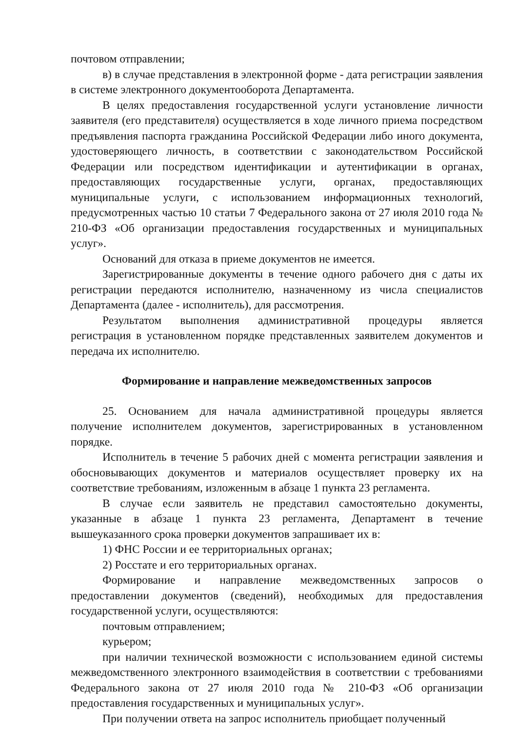почтовом отправлении;
в) в случае представления в электронной форме - дата регистрации заявления в системе электронного документооборота Департамента.
В целях предоставления государственной услуги установление личности заявителя (его представителя) осуществляется в ходе личного приема посредством предъявления паспорта гражданина Российской Федерации либо иного документа, удостоверяющего личность, в соответствии с законодательством Российской Федерации или посредством идентификации и аутентификации в органах, предоставляющих государственные услуги, органах, предоставляющих муниципальные услуги, с использованием информационных технологий, предусмотренных частью 10 статьи 7 Федерального закона от 27 июля 2010 года № 210-ФЗ «Об организации предоставления государственных и муниципальных услуг».
Оснований для отказа в приеме документов не имеется.
Зарегистрированные документы в течение одного рабочего дня с даты их регистрации передаются исполнителю, назначенному из числа специалистов Департамента (далее - исполнитель), для рассмотрения.
Результатом выполнения административной процедуры является регистрация в установленном порядке представленных заявителем документов и передача их исполнителю.
Формирование и направление межведомственных запросов
25. Основанием для начала административной процедуры является получение исполнителем документов, зарегистрированных в установленном порядке.
Исполнитель в течение 5 рабочих дней с момента регистрации заявления и обосновывающих документов и материалов осуществляет проверку их на соответствие требованиям, изложенным в абзаце 1 пункта 23 регламента.
В случае если заявитель не представил самостоятельно документы, указанные в абзаце 1 пункта 23 регламента, Департамент в течение вышеуказанного срока проверки документов запрашивает их в:
1) ФНС России и ее территориальных органах;
2) Росстате и его территориальных органах.
Формирование и направление межведомственных запросов о предоставлении документов (сведений), необходимых для предоставления государственной услуги, осуществляются:
почтовым отправлением;
курьером;
при наличии технической возможности с использованием единой системы межведомственного электронного взаимодействия в соответствии с требованиями Федерального закона от 27 июля 2010 года № 210-ФЗ «Об организации предоставления государственных и муниципальных услуг».
При получении ответа на запрос исполнитель приобщает полученный